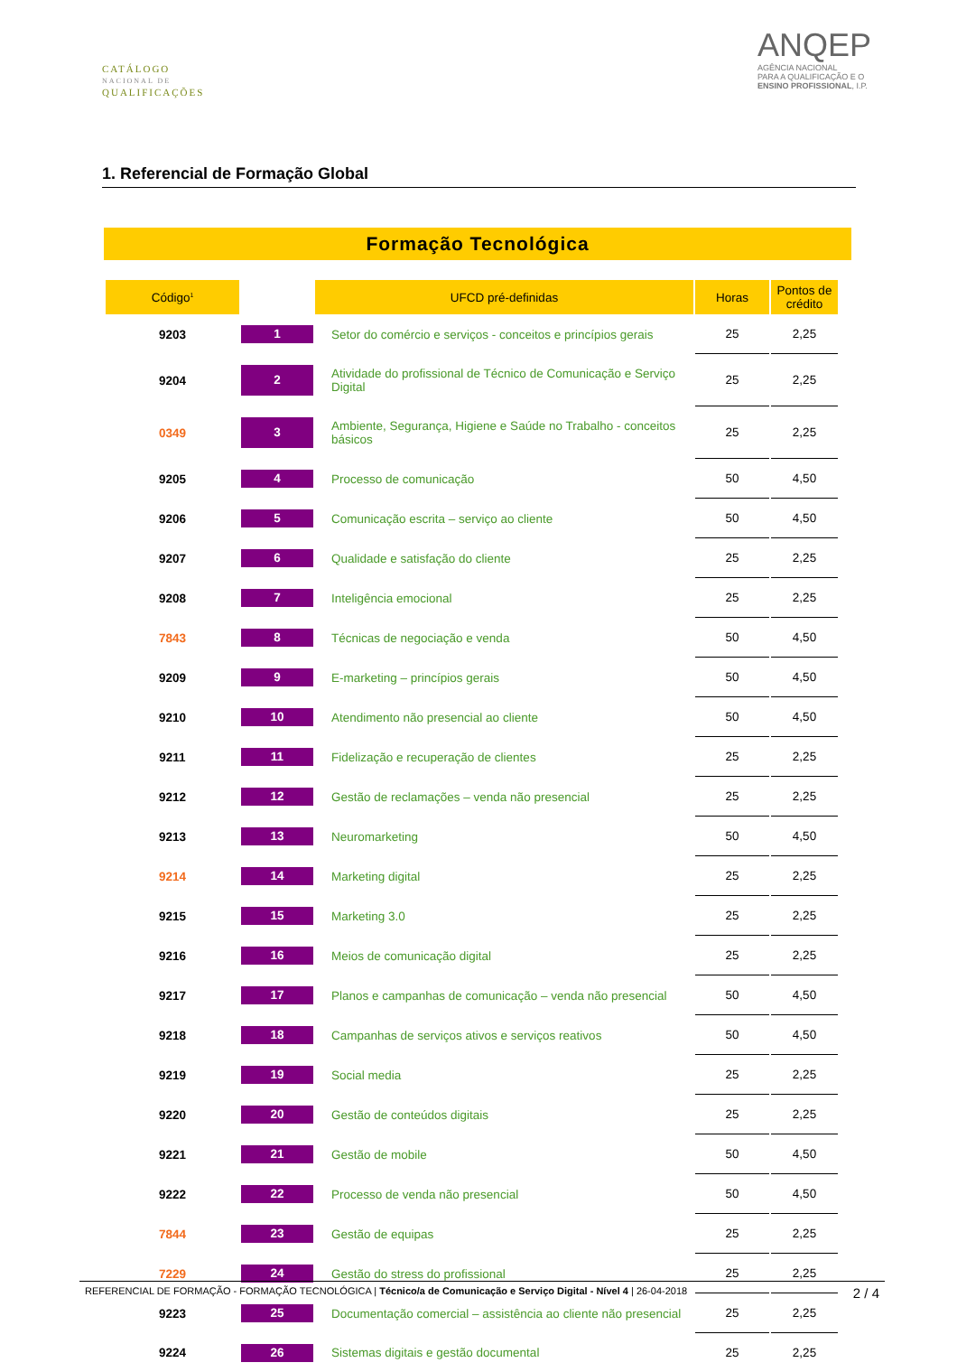CATÁLOGO
NACIONAL DE
QUALIFICAÇÕES
ANQEP
AGÊNCIA NACIONAL
PARA A QUALIFICAÇÃO E O
ENSINO PROFISSIONAL, I.P.
1. Referencial de Formação Global
Formação Tecnológica
| Código<sup>1</sup> | | UFCD pré-definidas | Horas | Pontos de crédito |
| --- | --- | --- | --- | --- |
| 9203 | 1 | Setor do comércio e serviços - conceitos e princípios gerais | 25 | 2,25 |
| 9204 | 2 | Atividade do profissional de Técnico de Comunicação e Serviço Digital | 25 | 2,25 |
| 0349 | 3 | Ambiente, Segurança, Higiene e Saúde no Trabalho - conceitos básicos | 25 | 2,25 |
| 9205 | 4 | Processo de comunicação | 50 | 4,50 |
| 9206 | 5 | Comunicação escrita – serviço ao cliente | 50 | 4,50 |
| 9207 | 6 | Qualidade e satisfação do cliente | 25 | 2,25 |
| 9208 | 7 | Inteligência emocional | 25 | 2,25 |
| 7843 | 8 | Técnicas de negociação e venda | 50 | 4,50 |
| 9209 | 9 | E-marketing – princípios gerais | 50 | 4,50 |
| 9210 | 10 | Atendimento não presencial ao cliente | 50 | 4,50 |
| 9211 | 11 | Fidelização e recuperação de clientes | 25 | 2,25 |
| 9212 | 12 | Gestão de reclamações – venda não presencial | 25 | 2,25 |
| 9213 | 13 | Neuromarketing | 50 | 4,50 |
| 9214 | 14 | Marketing digital | 25 | 2,25 |
| 9215 | 15 | Marketing 3.0 | 25 | 2,25 |
| 9216 | 16 | Meios de comunicação digital | 25 | 2,25 |
| 9217 | 17 | Planos e campanhas de comunicação – venda não presencial | 50 | 4,50 |
| 9218 | 18 | Campanhas de serviços ativos e serviços reativos | 50 | 4,50 |
| 9219 | 19 | Social media | 25 | 2,25 |
| 9220 | 20 | Gestão de conteúdos digitais | 25 | 2,25 |
| 9221 | 21 | Gestão de mobile | 50 | 4,50 |
| 9222 | 22 | Processo de venda não presencial | 50 | 4,50 |
| 7844 | 23 | Gestão de equipas | 25 | 2,25 |
| 7229 | 24 | Gestão do stress do profissional | 25 | 2,25 |
| 9223 | 25 | Documentação comercial – assistência ao cliente não presencial | 25 | 2,25 |
| 9224 | 26 | Sistemas digitais e gestão documental | 25 | 2,25 |
REFERENCIAL DE FORMAÇÃO - FORMAÇÃO TECNOLÓGICA | Técnico/a de Comunicação e Serviço Digital - Nível 4 | 26-04-2018 2 / 4